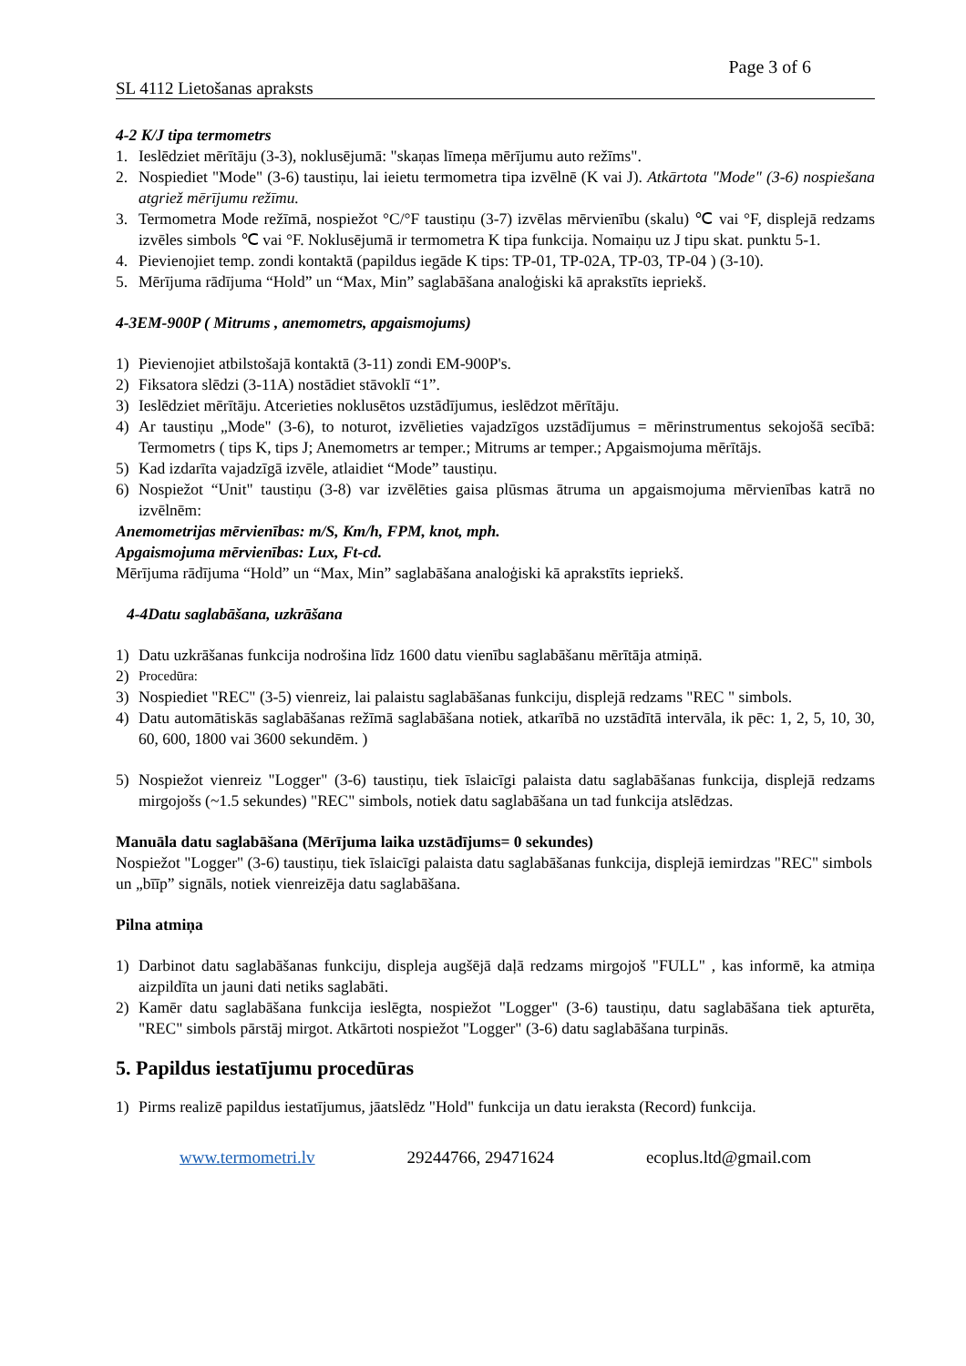Page 3 of 6
SL 4112 Lietošanas apraksts
4-2 K/J tipa termometrs
1. Ieslēdziet mērītāju (3-3), noklusējumā: "skaņas līmeņa mērījumu auto režīms".
2. Nospiediet "Mode" (3-6) taustiņu, lai ieietu termometra tipa izvēlnē (K vai J). Atkārtota "Mode" (3-6) nospiešana atgriež mērījumu režīmu.
3. Termometra Mode režīmā, nospiežot °C/°F taustiņu (3-7) izvēlas mērvienību (skalu) ℃ vai °F, displejā redzams izvēles simbols ℃ vai °F. Noklusējumā ir termometra K tipa funkcija. Nomaiņu uz J tipu skat. punktu 5-1.
4. Pievienojiet temp. zondi kontaktā (papildus iegāde K tips: TP-01, TP-02A, TP-03, TP-04 ) (3-10).
5. Mērījuma rādījuma “Hold” un “Max, Min” saglabāšana analoģiski kā aprakstīts iepriekš.
4-3EM-900P ( Mitrums , anemometrs, apgaismojums)
1) Pievienojiet atbilstošajā kontaktā (3-11) zondi EM-900P's.
2) Fiksatora slēdzi (3-11A) nostādiet stāvoklī “1”.
3) Ieslēdziet mērītāju. Atcerieties noklusētos uzstādījumus, ieslēdzot mērītāju.
4) Ar taustiņu „Mode" (3-6), to noturot, izvēlieties vajadzīgos uzstādījumus = mērinstrumentus sekojošā secībā: Termometrs ( tips K, tips J; Anemometrs ar temper.; Mitrums ar temper.; Apgaismojuma mērītājs.
5) Kad izdarīta vajadzīgā izvēle, atlaidiet “Mode” taustiņu.
6) Nospiežot “Unit" taustiņu (3-8) var izvēlēties gaisa plūsmas ātruma un apgaismojuma mērvienības katrā no izvēlnēm:
Anemometrijas mērvienības: m/S, Km/h, FPM, knot, mph.
Apgaismojuma mērvienības: Lux, Ft-cd.
Mērījuma rādījuma “Hold” un “Max, Min” saglabāšana analoģiski kā aprakstīts iepriekš.
4-4Datu saglabāšana, uzkrāšana
1) Datu uzkrāšanas funkcija nodrošina līdz 1600 datu vienību saglabāšanu mērītāja atmiņā.
2) Procedūra:
3) Nospiediet "REC" (3-5) vienreiz, lai palaistu saglabāšanas funkciju, displejā redzams "REC " simbols.
4) Datu automātiskās saglabāšanas režīmā saglabāšana notiek, atkarībā no uzstādītā intervāla, ik pēc: 1, 2, 5, 10, 30, 60, 600, 1800 vai 3600 sekundēm. )
5) Nospiežot vienreiz "Logger" (3-6) taustiņu, tiek īslaicīgi palaista datu saglabāšanas funkcija, displejā redzams mirgojošs (~1.5 sekundes) "REC" simbols, notiek datu saglabāšana un tad funkcija atslēdzas.
Manuāla datu saglabāšana (Mērījuma laika uzstādījums= 0 sekundes)
Nospiežot "Logger" (3-6) taustiņu, tiek īslaicīgi palaista datu saglabāšanas funkcija, displejā iemirdzas "REC" simbols un „bīīp” signāls, notiek vienreizēja datu saglabāšana.
Pilna atmiņa
1) Darbinot datu saglabāšanas funkciju, displeja augšējā daļā redzams mirgojoš "FULL" , kas informē, ka atmiņa aizpildīta un jauni dati netiks saglabāti.
2) Kamēr datu saglabāšana funkcija ieslēgta, nospiežot "Logger" (3-6) taustiņu, datu saglabāšana tiek apturēta, "REC" simbols pārstāj mirgot. Atkārtoti nospiežot "Logger" (3-6) datu saglabāšana turpinās.
5. Papildus iestatījumu procedūras
1) Pirms realizē papildus iestatījumus, jāatslēdz "Hold" funkcija un datu ieraksta (Record) funkcija.
www.termometri.lv 29244766, 29471624 ecoplus.ltd@gmail.com